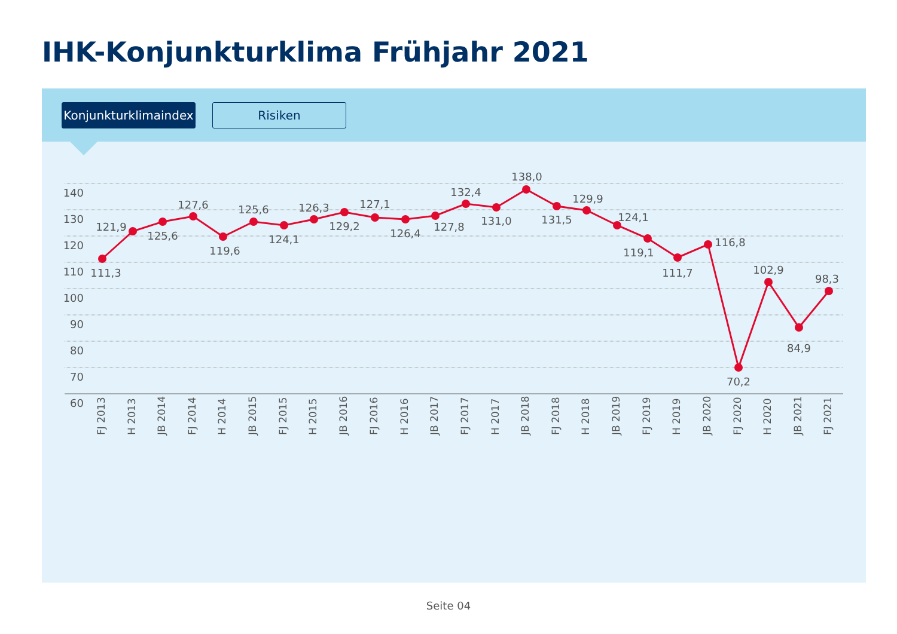IHK-Konjunkturklima Frühjahr 2021
Konjunkturklimaindex
Risiken
140
130
120
110
100
90
80
70
60
111,3
121,9
125,6
127,6
119,6
125,6
124,1
126,3
129,2
127,1
126,4
127,8
132,4
131,0
138,0
131,5
129,9
124,1
119,1
111,7
116,8
70,2
102,9
84,9
98,3
FJ 2013
H 2013
JB 2014
FJ 2014
H 2014
JB 2015
FJ 2015
H 2015
JB 2016
FJ 2016
H 2016
JB 2017
FJ 2017
H 2017
JB 2018
FJ 2018
H 2018
JB 2019
FJ 2019
H 2019
JB 2020
FJ 2020
H 2020
JB 2021
FJ 2021
Seite 04